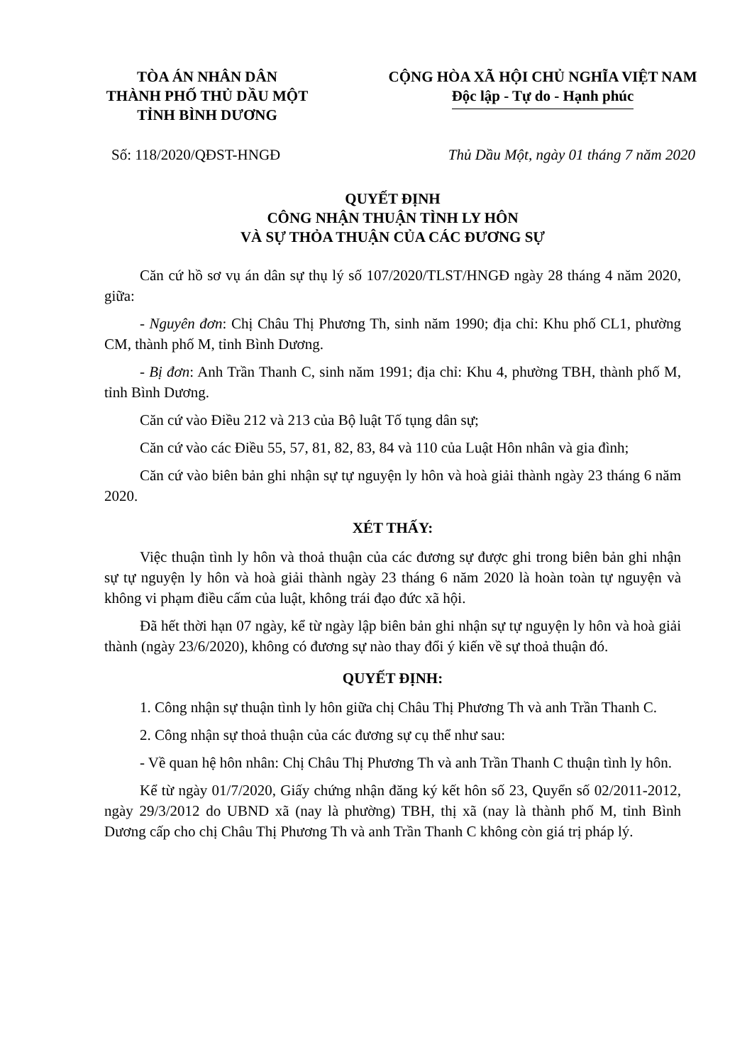TÒA ÁN NHÂN DÂN
THÀNH PHỐ THỦ DẦU MỘT
TỈNH BÌNH DƯƠNG
CỘNG HÒA XÃ HỘI CHỦ NGHĨA VIỆT NAM
Độc lập - Tự do - Hạnh phúc
Số: 118/2020/QĐST-HNGĐ Thủ Dầu Một, ngày 01 tháng 7 năm 2020
QUYẾT ĐỊNH
CÔNG NHẬN THUẬN TÌNH LY HÔN
VÀ SỰ THỎA THUẬN CỦA CÁC ĐƯƠNG SỰ
Căn cứ hồ sơ vụ án dân sự thụ lý số 107/2020/TLST/HNGĐ ngày 28 tháng 4 năm 2020, giữa:
- Nguyên đơn: Chị Châu Thị Phương Th, sinh năm 1990; địa chỉ: Khu phố CL1, phường CM, thành phố M, tỉnh Bình Dương.
- Bị đơn: Anh Trần Thanh C, sinh năm 1991; địa chỉ: Khu 4, phường TBH, thành phố M, tỉnh Bình Dương.
Căn cứ vào Điều 212 và 213 của Bộ luật Tố tụng dân sự;
Căn cứ vào các Điều 55, 57, 81, 82, 83, 84 và 110 của Luật Hôn nhân và gia đình;
Căn cứ vào biên bản ghi nhận sự tự nguyện ly hôn và hoà giải thành ngày 23 tháng 6 năm 2020.
XÉT THẤY:
Việc thuận tình ly hôn và thoả thuận của các đương sự được ghi trong biên bản ghi nhận sự tự nguyện ly hôn và hoà giải thành ngày 23 tháng 6 năm 2020 là hoàn toàn tự nguyện và không vi phạm điều cấm của luật, không trái đạo đức xã hội.
Đã hết thời hạn 07 ngày, kể từ ngày lập biên bản ghi nhận sự tự nguyện ly hôn và hoà giải thành (ngày 23/6/2020), không có đương sự nào thay đổi ý kiến về sự thoả thuận đó.
QUYẾT ĐỊNH:
1. Công nhận sự thuận tình ly hôn giữa chị Châu Thị Phương Th và anh Trần Thanh C.
2. Công nhận sự thoả thuận của các đương sự cụ thể như sau:
- Về quan hệ hôn nhân: Chị Châu Thị Phương Th và anh Trần Thanh C thuận tình ly hôn.
Kể từ ngày 01/7/2020, Giấy chứng nhận đăng ký kết hôn số 23, Quyển số 02/2011-2012, ngày 29/3/2012 do UBND xã (nay là phường) TBH, thị xã (nay là thành phố M, tỉnh Bình Dương cấp cho chị Châu Thị Phương Th và anh Trần Thanh C không còn giá trị pháp lý.